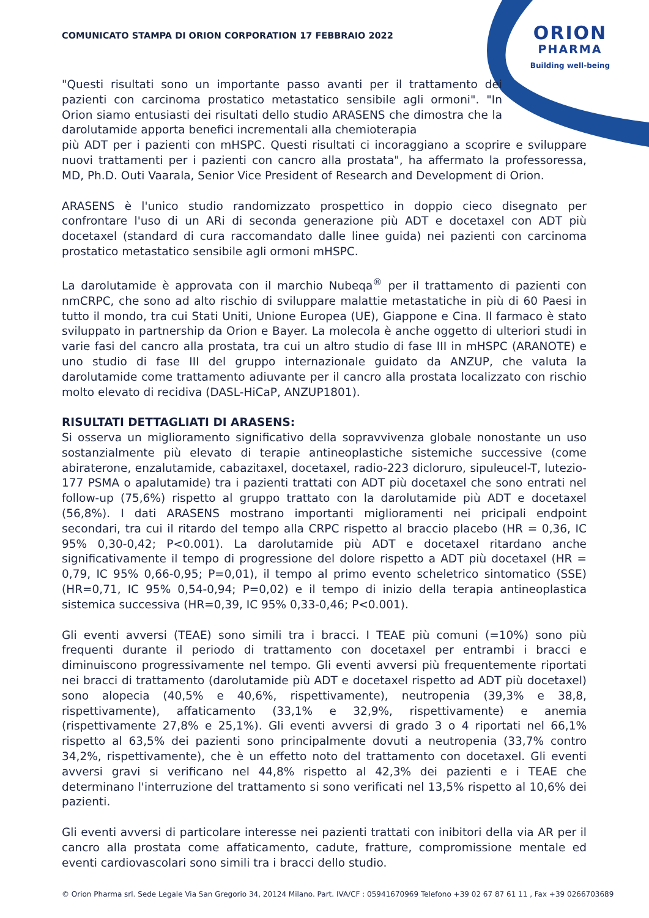COMUNICATO STAMPA DI ORION CORPORATION 17 FEBBRAIO 2022
ORION
PHARMA
Building well-being
"Questi risultati sono un importante passo avanti per il trattamento dei pazienti con carcinoma prostatico metastatico sensibile agli ormoni". "In Orion siamo entusiasti dei risultati dello studio ARASENS che dimostra che la darolutamide apporta benefici incrementali alla chemioterapia
più ADT per i pazienti con mHSPC. Questi risultati ci incoraggiano a scoprire e sviluppare nuovi trattamenti per i pazienti con cancro alla prostata", ha affermato la professoressa, MD, Ph.D. Outi Vaarala, Senior Vice President of Research and Development di Orion.
ARASENS è l'unico studio randomizzato prospettico in doppio cieco disegnato per confrontare l'uso di un ARi di seconda generazione più ADT e docetaxel con ADT più docetaxel (standard di cura raccomandato dalle linee guida) nei pazienti con carcinoma prostatico metastatico sensibile agli ormoni mHSPC.
La darolutamide è approvata con il marchio Nubeqa<sup>®</sup> per il trattamento di pazienti con nmCRPC, che sono ad alto rischio di sviluppare malattie metastatiche in più di 60 Paesi in tutto il mondo, tra cui Stati Uniti, Unione Europea (UE), Giappone e Cina. Il farmaco è stato sviluppato in partnership da Orion e Bayer. La molecola è anche oggetto di ulteriori studi in varie fasi del cancro alla prostata, tra cui un altro studio di fase III in mHSPC (ARANOTE) e uno studio di fase III del gruppo internazionale guidato da ANZUP, che valuta la darolutamide come trattamento adiuvante per il cancro alla prostata localizzato con rischio molto elevato di recidiva (DASL-HiCaP, ANZUP1801).
RISULTATI DETTAGLIATI DI ARASENS:
Si osserva un miglioramento significativo della sopravvivenza globale nonostante un uso sostanzialmente più elevato di terapie antineoplastiche sistemiche successive (come abiraterone, enzalutamide, cabazitaxel, docetaxel, radio-223 dicloruro, sipuleucel-T, lutezio-177 PSMA o apalutamide) tra i pazienti trattati con ADT più docetaxel che sono entrati nel follow-up (75,6%) rispetto al gruppo trattato con la darolutamide più ADT e docetaxel (56,8%). I dati ARASENS mostrano importanti miglioramenti nei pricipali endpoint secondari, tra cui il ritardo del tempo alla CRPC rispetto al braccio placebo (HR = 0,36, IC 95% 0,30-0,42; P<0.001). La darolutamide più ADT e docetaxel ritardano anche significativamente il tempo di progressione del dolore rispetto a ADT più docetaxel (HR = 0,79, IC 95% 0,66-0,95; P=0,01), il tempo al primo evento scheletrico sintomatico (SSE) (HR=0,71, IC 95% 0,54-0,94; P=0,02) e il tempo di inizio della terapia antineoplastica sistemica successiva (HR=0,39, IC 95% 0,33-0,46; P<0.001).
Gli eventi avversi (TEAE) sono simili tra i bracci. I TEAE più comuni (=10%) sono più frequenti durante il periodo di trattamento con docetaxel per entrambi i bracci e diminuiscono progressivamente nel tempo. Gli eventi avversi più frequentemente riportati nei bracci di trattamento (darolutamide più ADT e docetaxel rispetto ad ADT più docetaxel) sono alopecia (40,5% e 40,6%, rispettivamente), neutropenia (39,3% e 38,8, rispettivamente), affaticamento (33,1% e 32,9%, rispettivamente) e anemia (rispettivamente 27,8% e 25,1%). Gli eventi avversi di grado 3 o 4 riportati nel 66,1% rispetto al 63,5% dei pazienti sono principalmente dovuti a neutropenia (33,7% contro 34,2%, rispettivamente), che è un effetto noto del trattamento con docetaxel. Gli eventi avversi gravi si verificano nel 44,8% rispetto al 42,3% dei pazienti e i TEAE che determinano l'interruzione del trattamento si sono verificati nel 13,5% rispetto al 10,6% dei pazienti.
Gli eventi avversi di particolare interesse nei pazienti trattati con inibitori della via AR per il cancro alla prostata come affaticamento, cadute, fratture, compromissione mentale ed eventi cardiovascolari sono simili tra i bracci dello studio.
© Orion Pharma srl. Sede Legale Via San Gregorio 34, 20124 Milano. Part. IVA/CF : 05941670969 Telefono +39 02 67 87 61 11 , Fax +39 0266703689